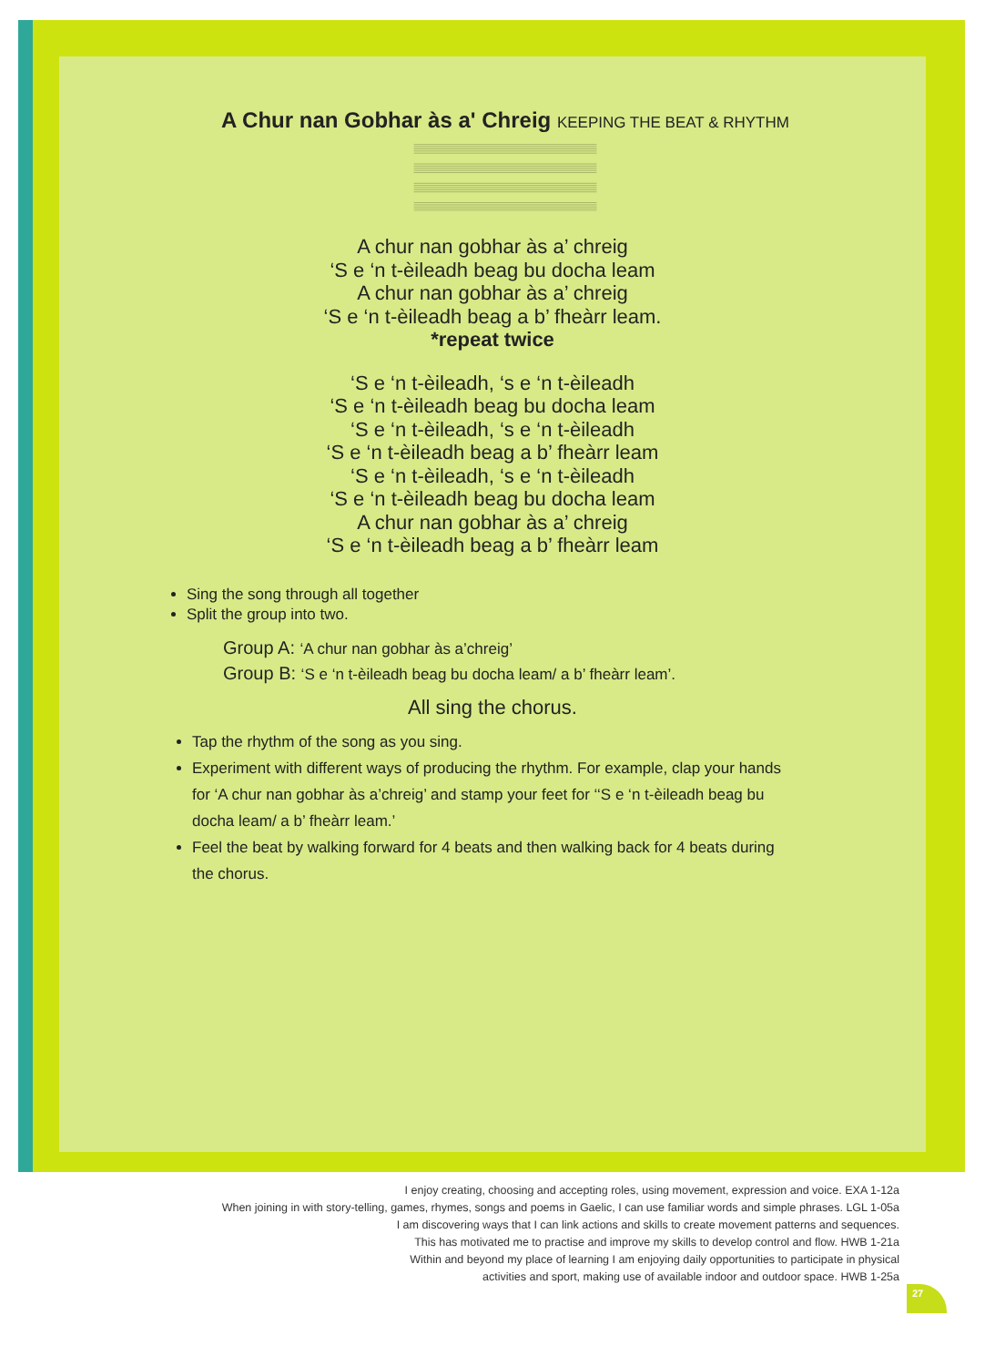A Chur nan Gobhar às a' Chreig KEEPING THE BEAT & RHYTHM
A chur nan gobhar às a’ chreig
‘S e ‘n t-èileadh beag bu docha leam
A chur nan gobhar às a’ chreig
‘S e ‘n t-èileadh beag a b’ fheàrr leam.
*repeat twice
‘S e ‘n t-èileadh, ‘s e ‘n t-èileadh
‘S e ‘n t-èileadh beag bu docha leam
‘S e ‘n t-èileadh, ‘s e ‘n t-èileadh
‘S e ‘n t-èileadh beag a b’ fheàrr leam
‘S e ‘n t-èileadh, ‘s e ‘n t-èileadh
‘S e ‘n t-èileadh beag bu docha leam
A chur nan gobhar às a’ chreig
‘S e ‘n t-èileadh beag a b’ fheàrr leam
Sing the song through all together
Split the group into two.
Group A: ‘A chur nan gobhar às a’chreig’
Group B: ‘S e ‘n t-èileadh beag bu docha leam/ a b’ fheàrr leam’.
All sing the chorus.
Tap the rhythm of the song as you sing.
Experiment with different ways of producing the rhythm. For example, clap your hands for ‘A chur nan gobhar às a’chreig’ and stamp your feet for ‘‘S e ‘n t-èileadh beag bu docha leam/ a b’ fheàrr leam.’
Feel the beat by walking forward for 4 beats and then walking back for 4 beats during the chorus.
I enjoy creating, choosing and accepting roles, using movement, expression and voice. EXA 1-12a
When joining in with story-telling, games, rhymes, songs and poems in Gaelic, I can use familiar words and simple phrases. LGL 1-05a
I am discovering ways that I can link actions and skills to create movement patterns and sequences.
This has motivated me to practise and improve my skills to develop control and flow. HWB 1-21a
Within and beyond my place of learning I am enjoying daily opportunities to participate in physical
activities and sport, making use of available indoor and outdoor space. HWB 1-25a
27